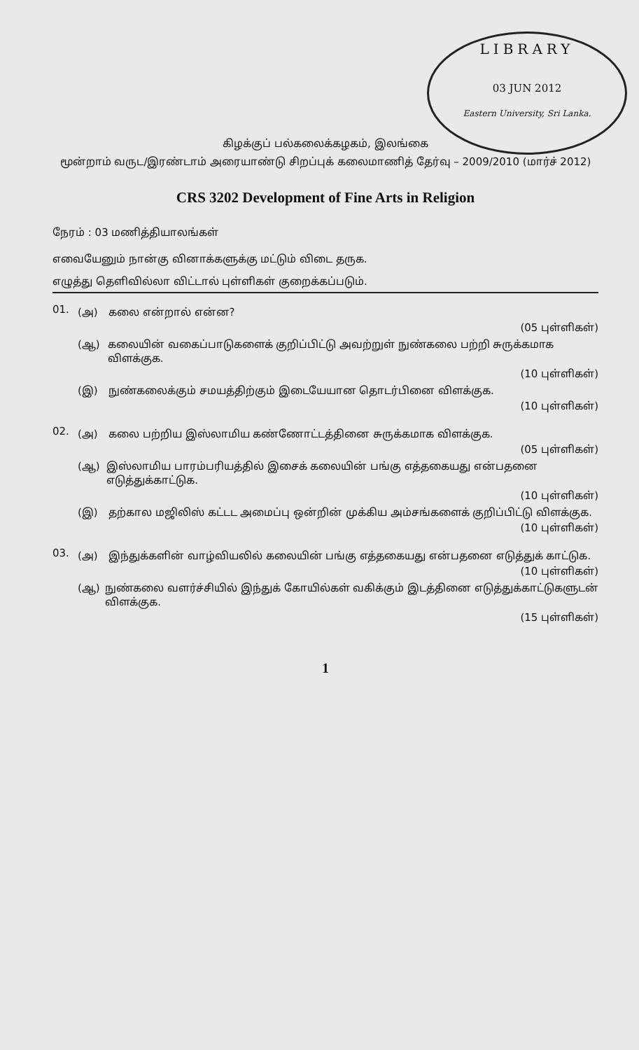LIBRARY
03 JUN 2012
Eastern University, Sri Lanka.
கிழக்குப் பல்கலைக்கழகம், இலங்கை
மூன்றாம் வருட/இரண்டாம் அரையாண்டு சிறப்புக் கலைமாணித் தேர்வு – 2009/2010 (மார்ச் 2012)
CRS 3202 Development of Fine Arts in Religion
நேரம் : 03 மணித்தியாலங்கள்
எவையேனும் நான்கு வினாக்களுக்கு மட்டும் விடை தருக.
எழுத்து தெளிவில்லா விட்டால் புள்ளிகள் குறைக்கப்படும்.
01.
(அ) கலை என்றால் என்ன?
(05 புள்ளிகள்)
(ஆ) கலையின் வகைப்பாடுகளைக் குறிப்பிட்டு அவற்றுள் நுண்கலை பற்றி சுருக்கமாக விளக்குக.
(10 புள்ளிகள்)
(இ) நுண்கலைக்கும் சமயத்திற்கும் இடையேயான தொடர்பினை விளக்குக.
(10 புள்ளிகள்)
02.
(அ) கலை பற்றிய இஸ்லாமிய கண்ணோட்டத்தினை சுருக்கமாக விளக்குக.
(05 புள்ளிகள்)
(ஆ) இஸ்லாமிய பாரம்பரியத்தில் இசைக் கலையின் பங்கு எத்தகையது என்பதனை எடுத்துக்காட்டுக.
(10 புள்ளிகள்)
(இ) தற்கால மஜிலிஸ் கட்டட அமைப்பு ஒன்றின் முக்கிய அம்சங்களைக் குறிப்பிட்டு விளக்குக.
(10 புள்ளிகள்)
03.
(அ) இந்துக்களின் வாழ்வியலில் கலையின் பங்கு எத்தகையது என்பதனை எடுத்துக் காட்டுக.
(10 புள்ளிகள்)
(ஆ) நுண்கலை வளர்ச்சியில் இந்துக் கோயில்கள் வகிக்கும் இடத்தினை எடுத்துக்காட்டுகளுடன் விளக்குக.
(15 புள்ளிகள்)
1